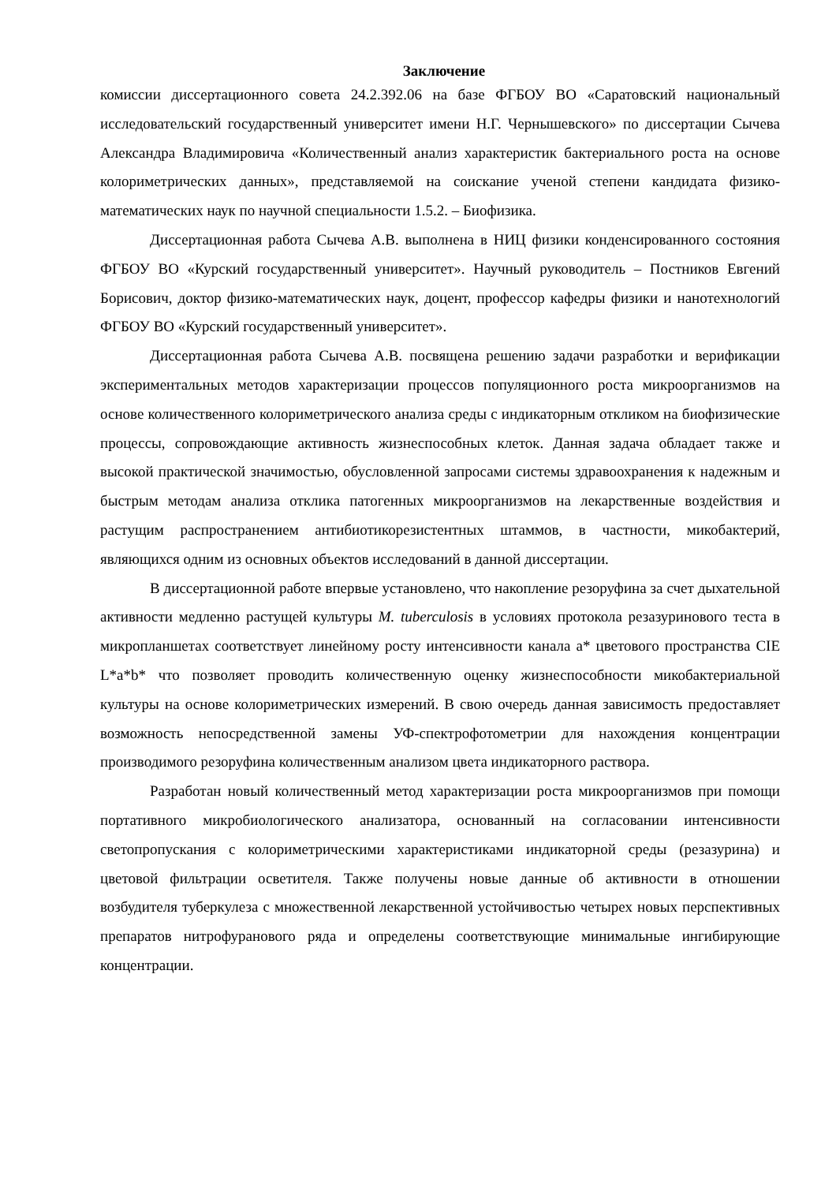Заключение
комиссии диссертационного совета 24.2.392.06 на базе ФГБОУ ВО «Саратовский национальный исследовательский государственный университет имени Н.Г. Чернышевского» по диссертации Сычева Александра Владимировича «Количественный анализ характеристик бактериального роста на основе колориметрических данных», представляемой на соискание ученой степени кандидата физико-математических наук по научной специальности 1.5.2. – Биофизика.
Диссертационная работа Сычева А.В. выполнена в НИЦ физики конденсированного состояния ФГБОУ ВО «Курский государственный университет». Научный руководитель – Постников Евгений Борисович, доктор физико-математических наук, доцент, профессор кафедры физики и нанотехнологий ФГБОУ ВО «Курский государственный университет».
Диссертационная работа Сычева А.В. посвящена решению задачи разработки и верификации экспериментальных методов характеризации процессов популяционного роста микроорганизмов на основе количественного колориметрического анализа среды с индикаторным откликом на биофизические процессы, сопровождающие активность жизнеспособных клеток. Данная задача обладает также и высокой практической значимостью, обусловленной запросами системы здравоохранения к надежным и быстрым методам анализа отклика патогенных микроорганизмов на лекарственные воздействия и растущим распространением антибиотикорезистентных штаммов, в частности, микобактерий, являющихся одним из основных объектов исследований в данной диссертации.
В диссертационной работе впервые установлено, что накопление резоруфина за счет дыхательной активности медленно растущей культуры M. tuberculosis в условиях протокола резазуринового теста в микропланшетах соответствует линейному росту интенсивности канала a* цветового пространства CIE L*a*b* что позволяет проводить количественную оценку жизнеспособности микобактериальной культуры на основе колориметрических измерений. В свою очередь данная зависимость предоставляет возможность непосредственной замены УФ-спектрофотометрии для нахождения концентрации производимого резоруфина количественным анализом цвета индикаторного раствора.
Разработан новый количественный метод характеризации роста микроорганизмов при помощи портативного микробиологического анализатора, основанный на согласовании интенсивности светопропускания с колориметрическими характеристиками индикаторной среды (резазурина) и цветовой фильтрации осветителя. Также получены новые данные об активности в отношении возбудителя туберкулеза с множественной лекарственной устойчивостью четырех новых перспективных препаратов нитрофуранового ряда и определены соответствующие минимальные ингибирующие концентрации.